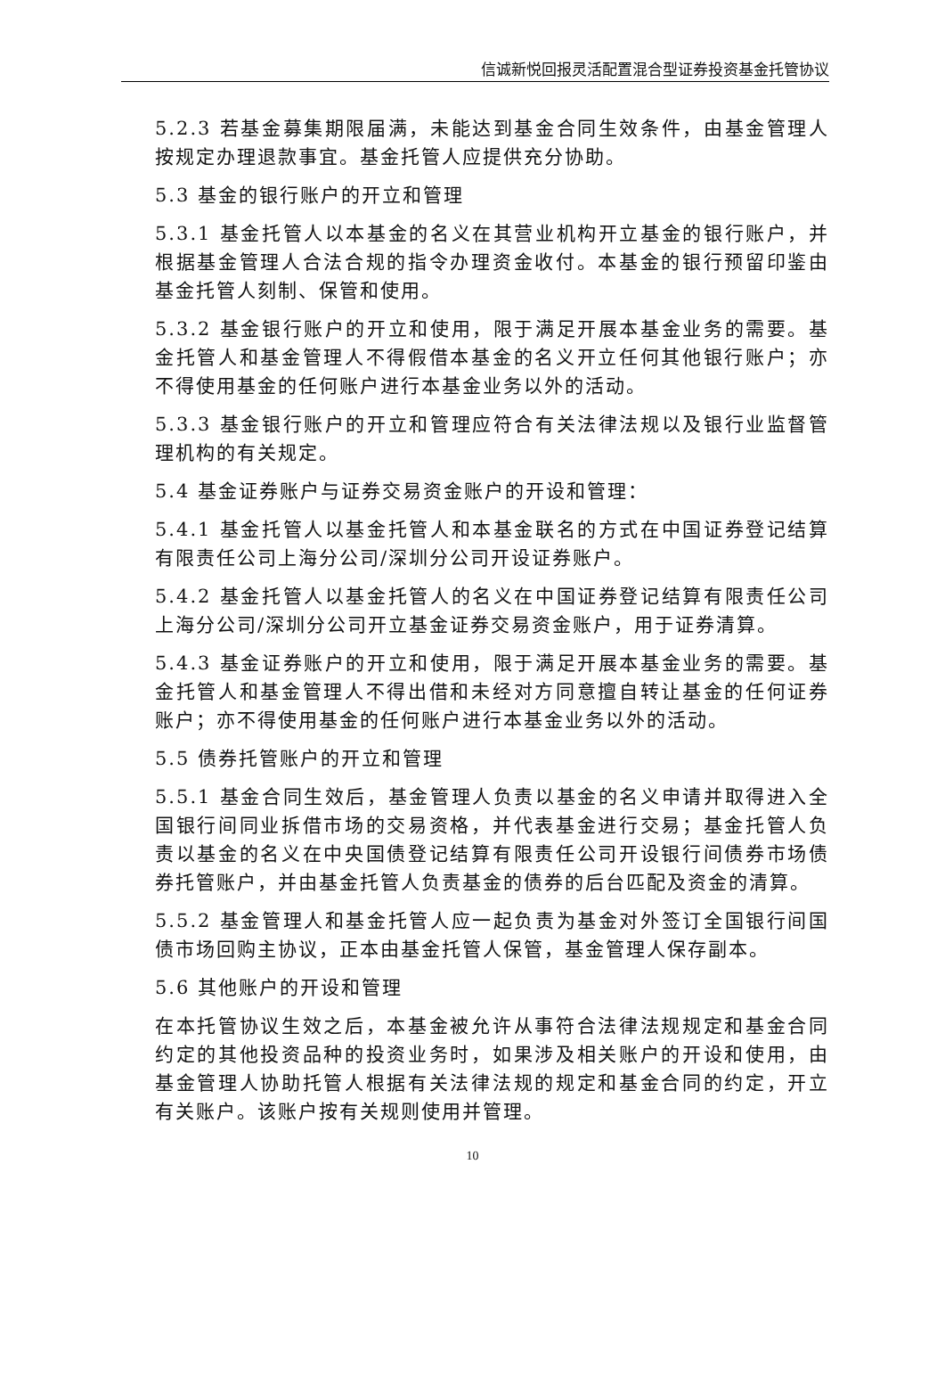信诚新悦回报灵活配置混合型证券投资基金托管协议
5.2.3 若基金募集期限届满，未能达到基金合同生效条件，由基金管理人按规定办理退款事宜。基金托管人应提供充分协助。
5.3 基金的银行账户的开立和管理
5.3.1 基金托管人以本基金的名义在其营业机构开立基金的银行账户，并根据基金管理人合法合规的指令办理资金收付。本基金的银行预留印鉴由基金托管人刻制、保管和使用。
5.3.2 基金银行账户的开立和使用，限于满足开展本基金业务的需要。基金托管人和基金管理人不得假借本基金的名义开立任何其他银行账户；亦不得使用基金的任何账户进行本基金业务以外的活动。
5.3.3 基金银行账户的开立和管理应符合有关法律法规以及银行业监督管理机构的有关规定。
5.4 基金证券账户与证券交易资金账户的开设和管理：
5.4.1 基金托管人以基金托管人和本基金联名的方式在中国证券登记结算有限责任公司上海分公司/深圳分公司开设证券账户。
5.4.2 基金托管人以基金托管人的名义在中国证券登记结算有限责任公司上海分公司/深圳分公司开立基金证券交易资金账户，用于证券清算。
5.4.3 基金证券账户的开立和使用，限于满足开展本基金业务的需要。基金托管人和基金管理人不得出借和未经对方同意擅自转让基金的任何证券账户；亦不得使用基金的任何账户进行本基金业务以外的活动。
5.5 债券托管账户的开立和管理
5.5.1 基金合同生效后，基金管理人负责以基金的名义申请并取得进入全国银行间同业拆借市场的交易资格，并代表基金进行交易；基金托管人负责以基金的名义在中央国债登记结算有限责任公司开设银行间债券市场债券托管账户，并由基金托管人负责基金的债券的后台匹配及资金的清算。
5.5.2 基金管理人和基金托管人应一起负责为基金对外签订全国银行间国债市场回购主协议，正本由基金托管人保管，基金管理人保存副本。
5.6 其他账户的开设和管理
在本托管协议生效之后，本基金被允许从事符合法律法规规定和基金合同约定的其他投资品种的投资业务时，如果涉及相关账户的开设和使用，由基金管理人协助托管人根据有关法律法规的规定和基金合同的约定，开立有关账户。该账户按有关规则使用并管理。
10